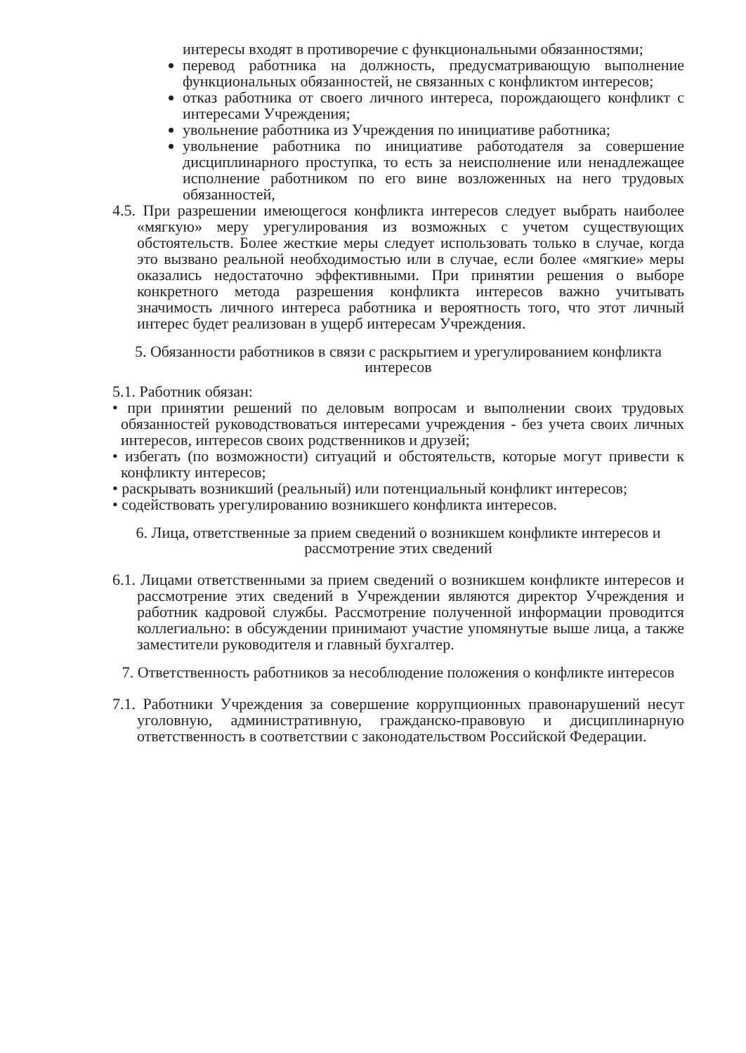интересы входят в противоречие с функциональными обязанностями;
перевод работника на должность, предусматривающую выполнение функциональных обязанностей, не связанных с конфликтом интересов;
отказ работника от своего личного интереса, порождающего конфликт с интересами Учреждения;
увольнение работника из Учреждения по инициативе работника;
увольнение работника по инициативе работодателя за совершение дисциплинарного проступка, то есть за неисполнение или ненадлежащее исполнение работником по его вине возложенных на него трудовых обязанностей,
4.5. При разрешении имеющегося конфликта интересов следует выбрать наиболее «мягкую» меру урегулирования из возможных с учетом существующих обстоятельств. Более жесткие меры следует использовать только в случае, когда это вызвано реальной необходимостью или в случае, если более «мягкие» меры оказались недостаточно эффективными. При принятии решения о выборе конкретного метода разрешения конфликта интересов важно учитывать значимость личного интереса работника и вероятность того, что этот личный интерес будет реализован в ущерб интересам Учреждения.
5. Обязанности работников в связи с раскрытием и урегулированием конфликта интересов
5.1. Работник обязан:
• при принятии решений по деловым вопросам и выполнении своих трудовых обязанностей руководствоваться интересами учреждения - без учета своих личных интересов, интересов своих родственников и друзей;
• избегать (по возможности) ситуаций и обстоятельств, которые могут привести к конфликту интересов;
• раскрывать возникший (реальный) или потенциальный конфликт интересов;
• содействовать урегулированию возникшего конфликта интересов.
6. Лица, ответственные за прием сведений о возникшем конфликте интересов и рассмотрение этих сведений
6.1. Лицами ответственными за прием сведений о возникшем конфликте интересов и рассмотрение этих сведений в Учреждении являются директор Учреждения и работник кадровой службы. Рассмотрение полученной информации проводится коллегиально: в обсуждении принимают участие упомянутые выше лица, а также заместители руководителя и главный бухгалтер.
7. Ответственность работников за несоблюдение положения о конфликте интересов
7.1. Работники Учреждения за совершение коррупционных правонарушений несут уголовную, административную, гражданско-правовую и дисциплинарную ответственность в соответствии с законодательством Российской Федерации.